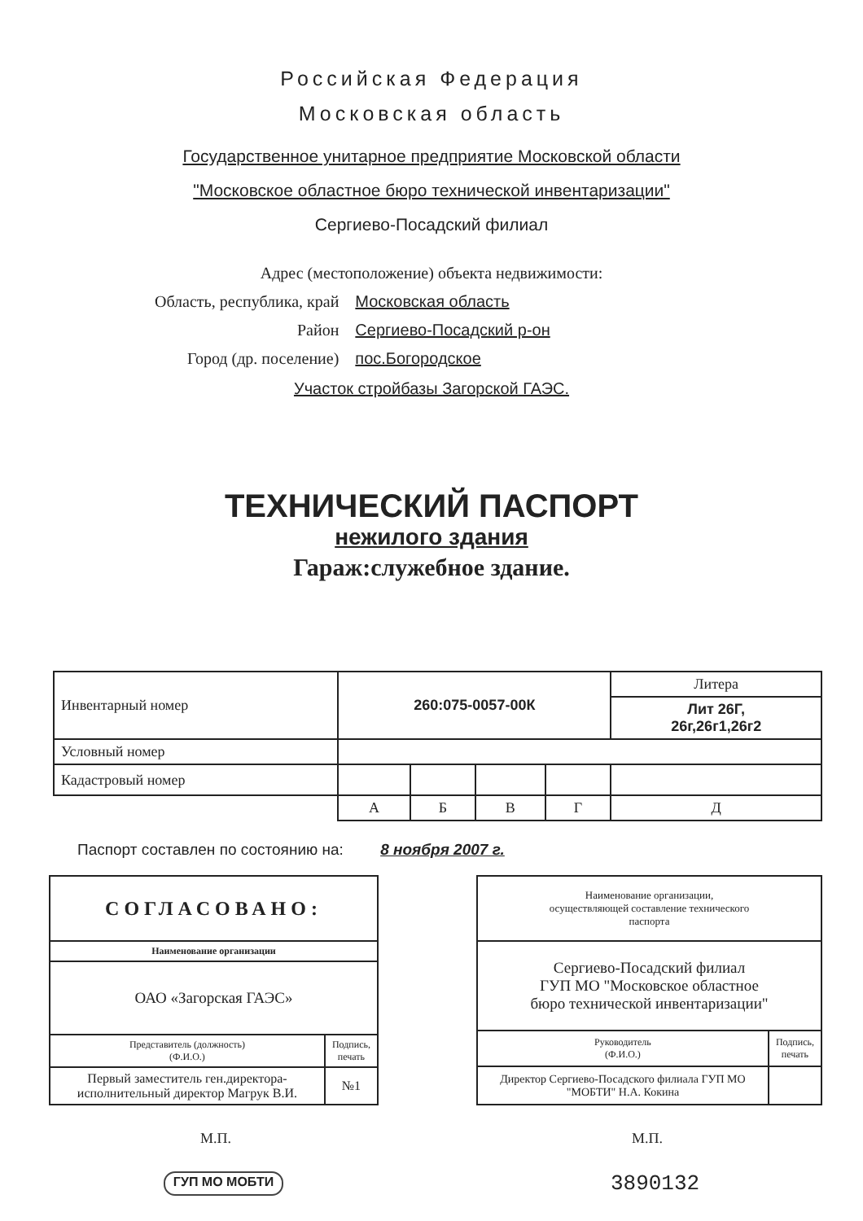Российская Федерация
Московская область
Государственное унитарное предприятие Московской области
"Московское областное бюро технической инвентаризации"
Сергиево-Посадский филиал
Адрес (местоположение) объекта недвижимости:
| Область, республика, край | Московская область |
| Район | Сергиево-Посадский р-он |
| Город (др. поселение) | пос.Богородское |
Участок стройбазы Загорской ГАЭС.
ТЕХНИЧЕСКИЙ ПАСПОРТ
нежилого здания
Гараж:служебное здание.
| Инвентарный номер | 260:075-0057-00К | | | | Литера |
| | | | | | Лит 26Г, 26г,26г1,26г2 |
| Условный номер | | | | | |
| Кадастровый номер | | | | | |
| | А | Б | В | Г | Д |
Паспорт составлен по состоянию на: 8 ноября 2007 г.
| СОГЛАСОВАНО: | |
| Наименование организации | |
| ОАО «Загорская ГАЭС» | |
| Представитель (должность) (Ф.И.О.) | Подпись, печать |
| Первый заместитель ген.директора-исполнительный директор Магрук В.И. | №1 |
| Наименование организации, осуществляющей составление технического паспорта | |
| Сергиево-Посадский филиал ГУП МО "Московское областное бюро технической инвентаризации" | |
| Руководитель (Ф.И.О.) | Подпись, печать |
| Директор Сергиево-Посадского филиала ГУП МО "МОБТИ" Н.А. Кокина | |
М.П. М.П.
ГУП МО МОБТИ 3890132